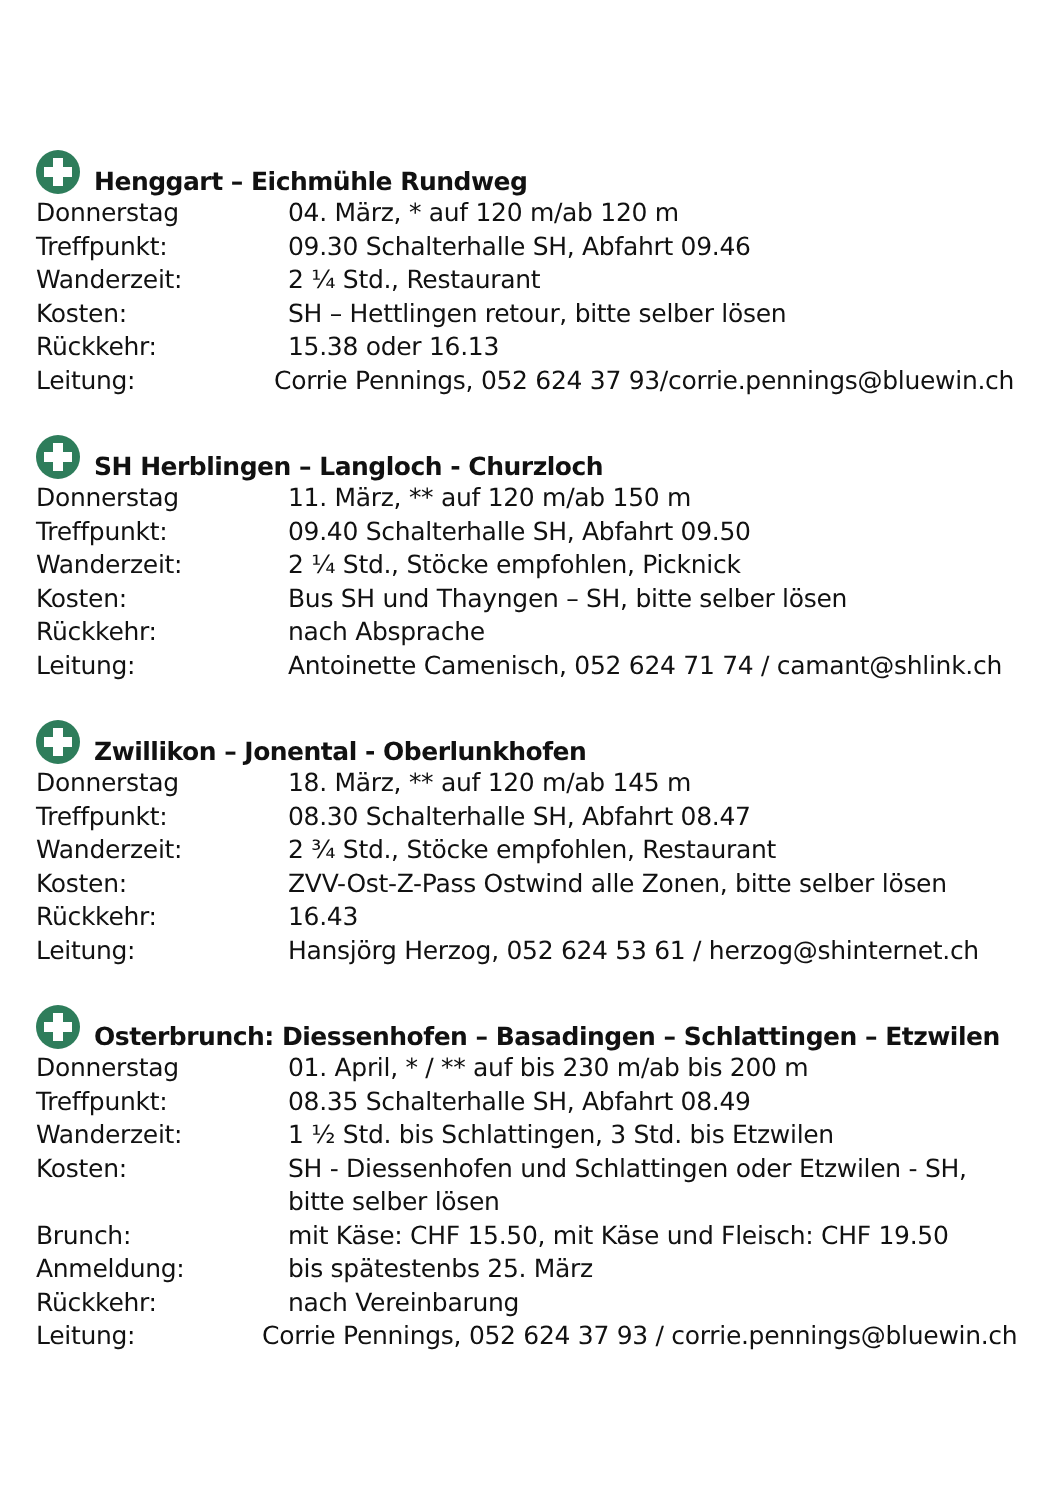Henggart – Eichmühle Rundweg
Donnerstag 04. März, * auf 120 m/ab 120 m
Treffpunkt: 09.30 Schalterhalle SH, Abfahrt 09.46
Wanderzeit: 2 ¼ Std., Restaurant
Kosten: SH – Hettlingen retour, bitte selber lösen
Rückkehr: 15.38 oder 16.13
Leitung: Corrie Pennings, 052 624 37 93/corrie.pennings@bluewin.ch
SH Herblingen – Langloch - Churzloch
Donnerstag 11. März, ** auf 120 m/ab 150 m
Treffpunkt: 09.40 Schalterhalle SH, Abfahrt 09.50
Wanderzeit: 2 ¼ Std., Stöcke empfohlen, Picknick
Kosten: Bus SH und Thayngen – SH, bitte selber lösen
Rückkehr: nach Absprache
Leitung: Antoinette Camenisch, 052 624 71 74 / camant@shlink.ch
Zwillikon – Jonental - Oberlunkhofen
Donnerstag 18. März, ** auf 120 m/ab 145 m
Treffpunkt: 08.30 Schalterhalle SH, Abfahrt 08.47
Wanderzeit: 2 ¾ Std., Stöcke empfohlen, Restaurant
Kosten: ZVV-Ost-Z-Pass Ostwind alle Zonen, bitte selber lösen
Rückkehr: 16.43
Leitung: Hansjörg Herzog, 052 624 53 61 / herzog@shinternet.ch
Osterbrunch: Diessenhofen – Basadingen – Schlattingen – Etzwilen
Donnerstag 01. April, * / ** auf bis 230 m/ab bis 200 m
Treffpunkt: 08.35 Schalterhalle SH, Abfahrt 08.49
Wanderzeit: 1 ½ Std. bis Schlattingen, 3 Std. bis Etzwilen
Kosten: SH - Diessenhofen und Schlattingen oder Etzwilen - SH,
bitte selber lösen
Brunch: mit Käse: CHF 15.50, mit Käse und Fleisch: CHF 19.50
Anmeldung: bis spätestenbs 25. März
Rückkehr: nach Vereinbarung
Leitung: Corrie Pennings, 052 624 37 93 / corrie.pennings@bluewin.ch